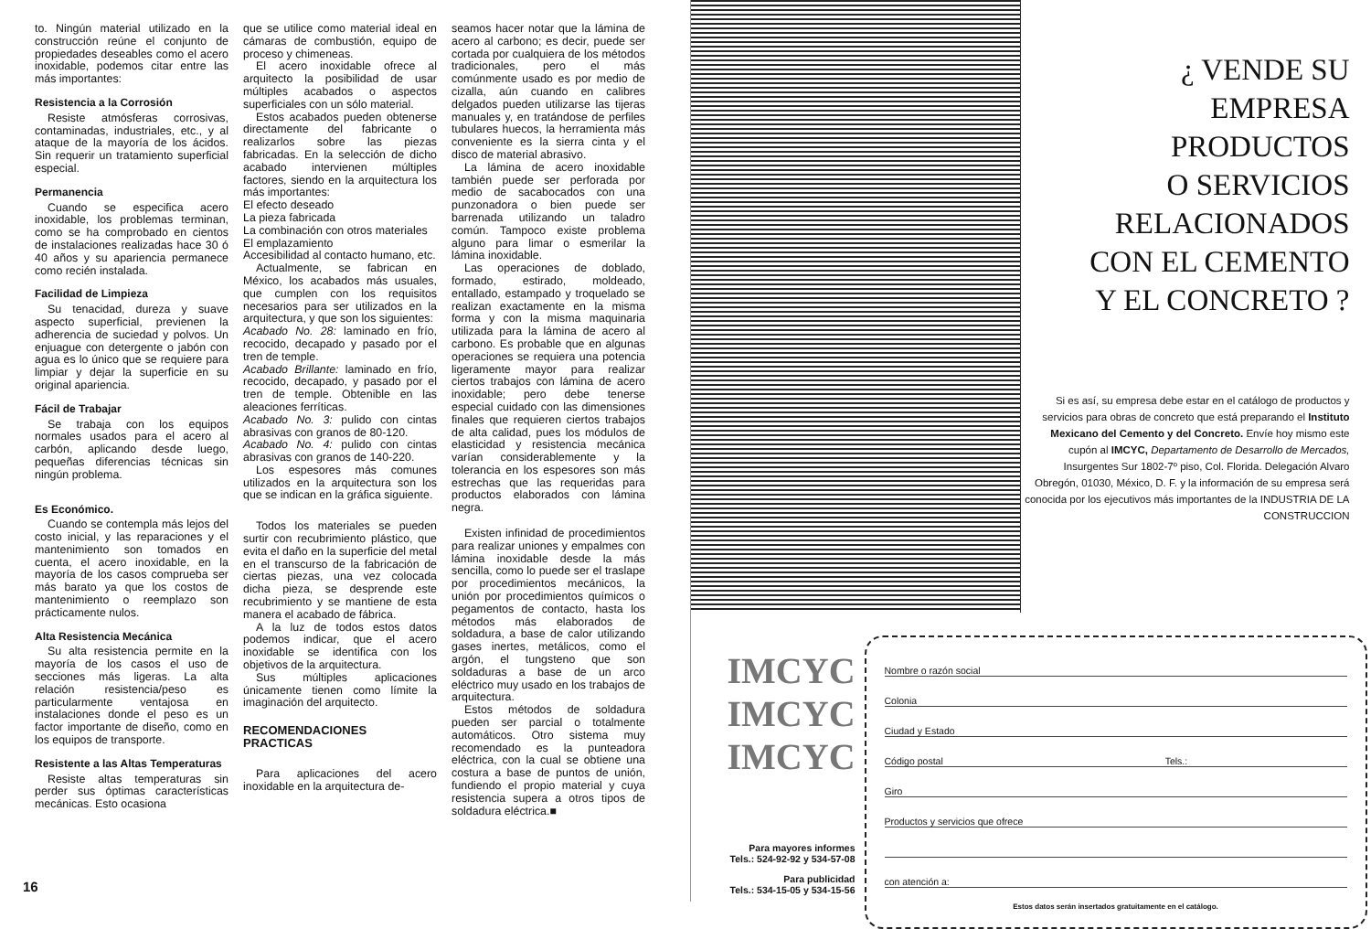to. Ningún material utilizado en la construcción reúne el conjunto de propiedades deseables como el acero inoxidable, podemos citar entre las más importantes:
Resistencia a la Corrosión
Resiste atmósferas corrosivas, contaminadas, industriales, etc., y al ataque de la mayoría de los ácidos. Sin requerir un tratamiento superficial especial.
Permanencia
Cuando se especifica acero inoxidable, los problemas terminan, como se ha comprobado en cientos de instalaciones realizadas hace 30 ó 40 años y su apariencia permanece como recién instalada.
Facilidad de Limpieza
Su tenacidad, dureza y suave aspecto superficial, previenen la adherencia de suciedad y polvos. Un enjuague con detergente o jabón con agua es lo único que se requiere para limpiar y dejar la superficie en su original apariencia.
Fácil de Trabajar
Se trabaja con los equipos normales usados para el acero al carbón, aplicando desde luego, pequeñas diferencias técnicas sin ningún problema.
Es Económico.
Cuando se contempla más lejos del costo inicial, y las reparaciones y el mantenimiento son tomados en cuenta, el acero inoxidable, en la mayoría de los casos comprueba ser más barato ya que los costos de mantenimiento o reemplazo son prácticamente nulos.
Alta Resistencia Mecánica
Su alta resistencia permite en la mayoría de los casos el uso de secciones más ligeras. La alta relación resistencia/peso es particularmente ventajosa en instalaciones donde el peso es un factor importante de diseño, como en los equipos de transporte.
Resistente a las Altas Temperaturas
Resiste altas temperaturas sin perder sus óptimas características mecánicas. Esto ocasiona
que se utilice como material ideal en cámaras de combustión, equipo de proceso y chimeneas.
El acero inoxidable ofrece al arquitecto la posibilidad de usar múltiples acabados o aspectos superficiales con un sólo material.
Estos acabados pueden obtenerse directamente del fabricante o realizarlos sobre las piezas fabricadas. En la selección de dicho acabado intervienen múltiples factores, siendo en la arquitectura los más importantes:
El efecto deseado
La pieza fabricada
La combinación con otros materiales
El emplazamiento
Accesibilidad al contacto humano, etc.
Actualmente, se fabrican en México, los acabados más usuales, que cumplen con los requisitos necesarios para ser utilizados en la arquitectura, y que son los siguientes:
Acabado No. 28: laminado en frío, recocido, decapado y pasado por el tren de temple.
Acabado Brillante: laminado en frío, recocido, decapado, y pasado por el tren de temple. Obtenible en las aleaciones ferríticas.
Acabado No. 3: pulido con cintas abrasivas con granos de 80-120.
Acabado No. 4: pulido con cintas abrasivas con granos de 140-220.
Los espesores más comunes utilizados en la arquitectura son los que se indican en la gráfica siguiente.
Todos los materiales se pueden surtir con recubrimiento plástico, que evita el daño en la superficie del metal en el transcurso de la fabricación de ciertas piezas, una vez colocada dicha pieza, se desprende este recubrimiento y se mantiene de esta manera el acabado de fábrica.
A la luz de todos estos datos podemos indicar, que el acero inoxidable se identifica con los objetivos de la arquitectura.
Sus múltiples aplicaciones únicamente tienen como límite la imaginación del arquitecto.
RECOMENDACIONES PRACTICAS
Para aplicaciones del acero inoxidable en la arquitectura de-
seamos hacer notar que la lámina de acero al carbono; es decir, puede ser cortada por cualquiera de los métodos tradicionales, pero el más comúnmente usado es por medio de cizalla, aún cuando en calibres delgados pueden utilizarse las tijeras manuales y, en tratándose de perfiles tubulares huecos, la herramienta más conveniente es la sierra cinta y el disco de material abrasivo.
La lámina de acero inoxidable también puede ser perforada por medio de sacabocados con una punzonadora o bien puede ser barrenada utilizando un taladro común. Tampoco existe problema alguno para limar o esmerilar la lámina inoxidable.
Las operaciones de doblado, formado, estirado, moldeado, entallado, estampado y troquelado se realizan exactamente en la misma forma y con la misma maquinaria utilizada para la lámina de acero al carbono. Es probable que en algunas operaciones se requiera una potencia ligeramente mayor para realizar ciertos trabajos con lámina de acero inoxidable; pero debe tenerse especial cuidado con las dimensiones finales que requieren ciertos trabajos de alta calidad, pues los módulos de elasticidad y resistencia mecánica varían considerablemente y la tolerancia en los espesores son más estrechas que las requeridas para productos elaborados con lámina negra.
Existen infinidad de procedimientos para realizar uniones y empalmes con lámina inoxidable desde la más sencilla, como lo puede ser el traslape por procedimientos mecánicos, la unión por procedimientos químicos o pegamentos de contacto, hasta los métodos más elaborados de soldadura, a base de calor utilizando gases inertes, metálicos, como el argón, el tungsteno que son soldaduras a base de un arco eléctrico muy usado en los trabajos de arquitectura.
Estos métodos de soldadura pueden ser parcial o totalmente automáticos. Otro sistema muy recomendado es la punteadora eléctrica, con la cual se obtiene una costura a base de puntos de unión, fundiendo el propio material y cuya resistencia supera a otros tipos de soldadura eléctrica.■
16
¿ VENDE SU
EMPRESA
PRODUCTOS
O SERVICIOS
RELACIONADOS
CON EL CEMENTO
Y EL CONCRETO ?
Si es así, su empresa debe estar en el catálogo de productos y servicios para obras de concreto que está preparando el Instituto Mexicano del Cemento y del Concreto. Envíe hoy mismo este cupón al IMCYC, Departamento de Desarrollo de Mercados, Insurgentes Sur 1802-7º piso, Col. Florida. Delegación Alvaro Obregón, 01030, México, D. F. y la información de su empresa será conocida por los ejecutivos más importantes de la INDUSTRIA DE LA CONSTRUCCION
IMCYC IMCYC IMCYC
Para mayores informes
Tels.: 524-92-92 y 534-57-08
Para publicidad
Tels.: 534-15-05 y 534-15-56
Nombre o razón social
Colonia
Ciudad y Estado
Código postal Tels.:
Giro
Productos y servicios que ofrece
con atención a:
Estos datos serán insertados gratuitamente en el catálogo.